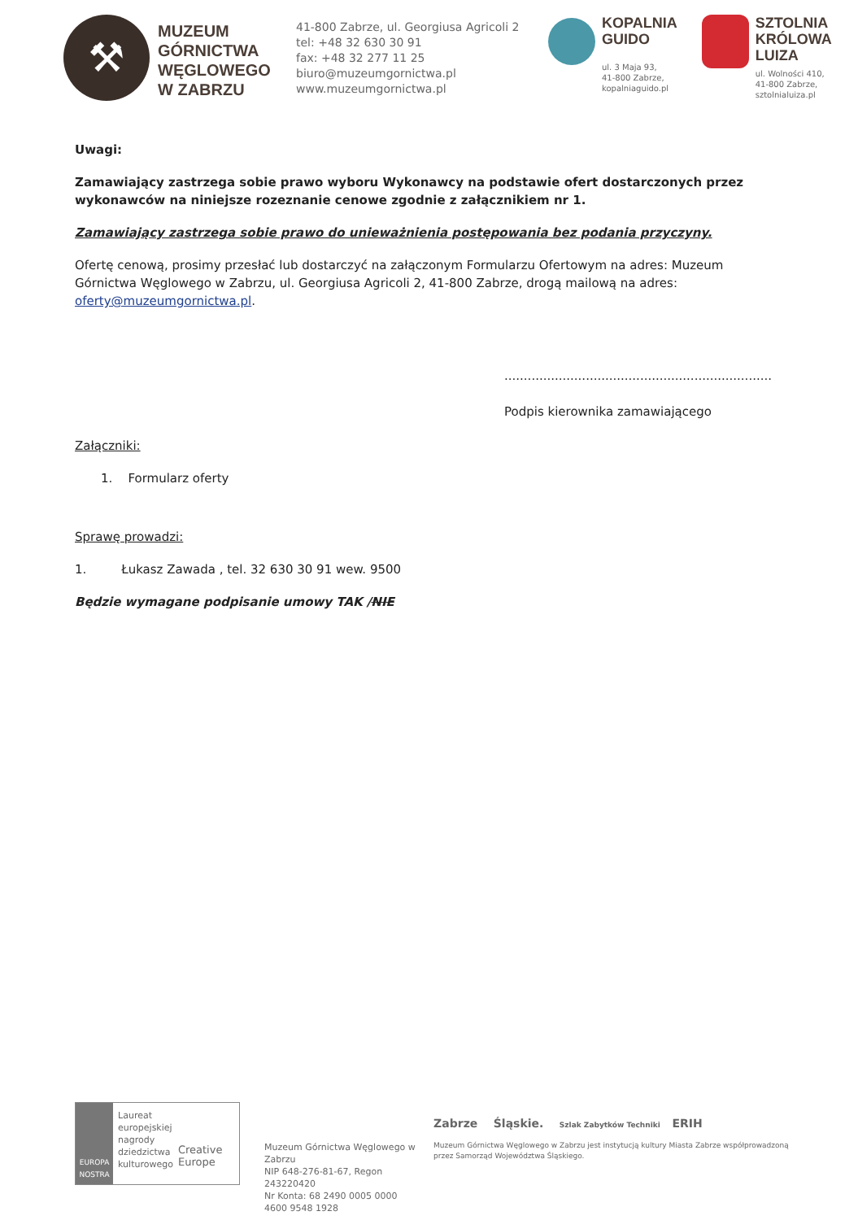⚒
MUZEUM GÓRNICTWA WĘGLOWEGO W ZABRZU
41-800 Zabrze, ul. Georgiusa Agricoli 2
tel: +48 32 630 30 91
fax: +48 32 277 11 25
biuro@muzeumgornictwa.pl
www.muzeumgornictwa.pl
KOPALNIA
GUIDO
ul. 3 Maja 93,
41-800 Zabrze,
kopalniaguido.pl
SZTOLNIA
KRÓLOWA
LUIZA
ul. Wolności 410,
41-800 Zabrze,
sztolnialuiza.pl
Uwagi:
Zamawiający zastrzega sobie prawo wyboru Wykonawcy na podstawie ofert dostarczonych przez wykonawców na niniejsze rozeznanie cenowe zgodnie z załącznikiem nr 1.
Zamawiający zastrzega sobie prawo do unieważnienia postępowania bez podania przyczyny.
Ofertę cenową, prosimy przesłać lub dostarczyć na załączonym Formularzu Ofertowym na adres: Muzeum Górnictwa Węglowego w Zabrzu, ul. Georgiusa Agricoli 2, 41-800 Zabrze, drogą mailową na adres: oferty@muzeumgornictwa.pl.
.....................................................................
Podpis kierownika zamawiającego
Załączniki:
1. Formularz oferty
Sprawę prowadzi:
1. Łukasz Zawada , tel. 32 630 30 91 wew. 9500
Będzie wymagane podpisanie umowy TAK /NIE
EUROPA NOSTRA
Laureat
europejskiej
nagrody
dziedzictwa
kulturowego
Creative Europe
Muzeum Górnictwa Węglowego w Zabrzu
NIP 648-276-81-67, Regon 243220420
Nr Konta: 68 2490 0005 0000 4600 9548 1928
Zabrze Śląskie. Szlak Zabytków Techniki ERIH
Muzeum Górnictwa Węglowego w Zabrzu jest instytucją kultury Miasta Zabrze współprowadzoną przez Samorząd Województwa Śląskiego.